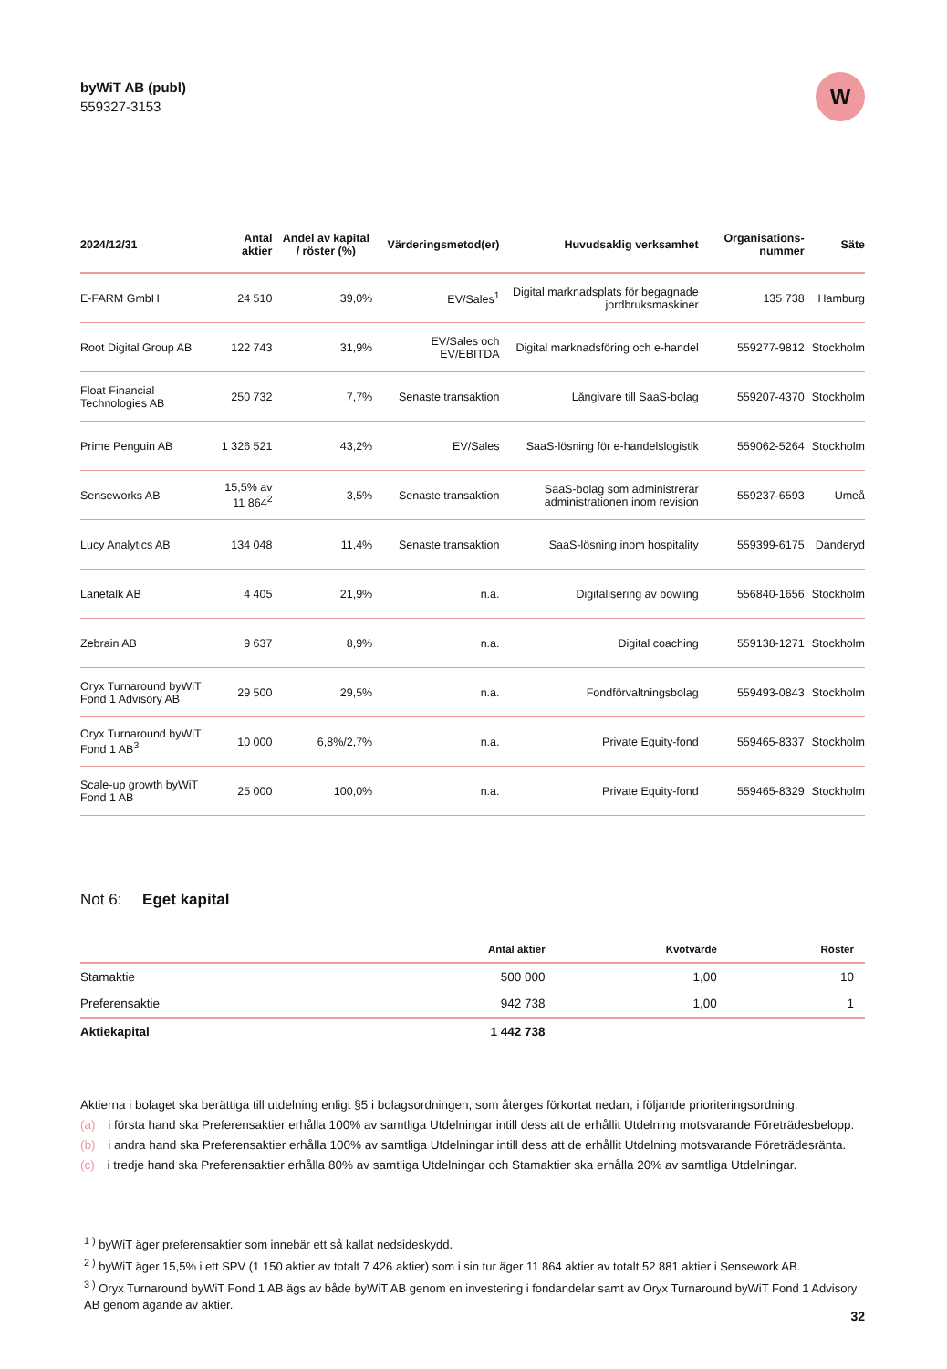byWiT AB (publ)
559327-3153
W
| 2024/12/31 | Antal aktier | Andel av kapital / röster (%) | Värderingsmetod(er) | Huvudsaklig verksamhet | Organisations-nummer | Säte |
| --- | --- | --- | --- | --- | --- | --- |
| E-FARM GmbH | 24 510 | 39,0% | EV/Sales<sup>1</sup> | Digital marknadsplats för begagnade jordbruksmaskiner | 135 738 | Hamburg |
| Root Digital Group AB | 122 743 | 31,9% | EV/Sales och EV/EBITDA | Digital marknadsföring och e-handel | 559277-9812 | Stockholm |
| Float Financial Technologies AB | 250 732 | 7,7% | Senaste transaktion | Långivare till SaaS-bolag | 559207-4370 | Stockholm |
| Prime Penguin AB | 1 326 521 | 43,2% | EV/Sales | SaaS-lösning för e-handelslogistik | 559062-5264 | Stockholm |
| Senseworks AB | 15,5% av 11 864<sup>2</sup> | 3,5% | Senaste transaktion | SaaS-bolag som administrerar administrationen inom revision | 559237-6593 | Umeå |
| Lucy Analytics AB | 134 048 | 11,4% | Senaste transaktion | SaaS-lösning inom hospitality | 559399-6175 | Danderyd |
| Lanetalk AB | 4 405 | 21,9% | n.a. | Digitalisering av bowling | 556840-1656 | Stockholm |
| Zebrain AB | 9 637 | 8,9% | n.a. | Digital coaching | 559138-1271 | Stockholm |
| Oryx Turnaround byWiT Fond 1 Advisory AB | 29 500 | 29,5% | n.a. | Fondförvaltningsbolag | 559493-0843 | Stockholm |
| Oryx Turnaround byWiT Fond 1 AB<sup>3</sup> | 10 000 | 6,8%/2,7% | n.a. | Private Equity-fond | 559465-8337 | Stockholm |
| Scale-up growth byWiT Fond 1 AB | 25 000 | 100,0% | n.a. | Private Equity-fond | 559465-8329 | Stockholm |
Not 6: Eget kapital
| | Antal aktier | Kvotvärde | Röster |
| --- | --- | --- | --- |
| Stamaktie | 500 000 | 1,00 | 10 |
| Preferensaktie | 942 738 | 1,00 | 1 |
| Aktiekapital | 1 442 738 | | |
Aktierna i bolaget ska berättiga till utdelning enligt §5 i bolagsordningen, som återges förkortat nedan, i följande prioriteringsordning.
(a) i första hand ska Preferensaktier erhålla 100% av samtliga Utdelningar intill dess att de erhållit Utdelning motsvarande Företrädesbelopp.
(b) i andra hand ska Preferensaktier erhålla 100% av samtliga Utdelningar intill dess att de erhållit Utdelning motsvarande Företrädesränta.
(c) i tredje hand ska Preferensaktier erhålla 80% av samtliga Utdelningar och Stamaktier ska erhålla 20% av samtliga Utdelningar.
<sup>1 )</sup> byWiT äger preferensaktier som innebär ett så kallat nedsideskydd.
<sup>2 )</sup> byWiT äger 15,5% i ett SPV (1 150 aktier av totalt 7 426 aktier) som i sin tur äger 11 864 aktier av totalt 52 881 aktier i Sensework AB.
<sup>3 )</sup> Oryx Turnaround byWiT Fond 1 AB ägs av både byWiT AB genom en investering i fondandelar samt av Oryx Turnaround byWiT Fond 1 Advisory AB genom ägande av aktier.
32